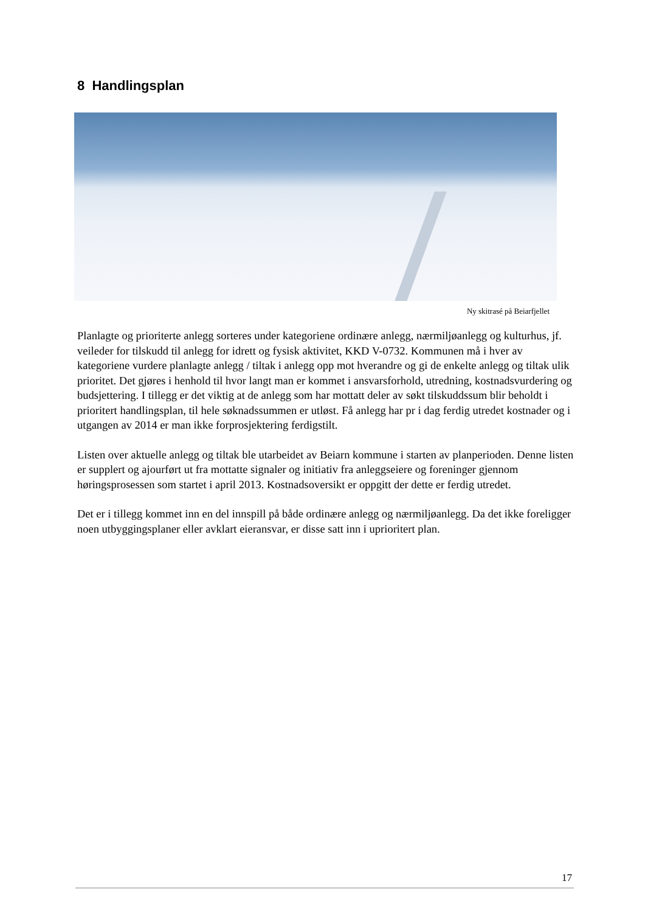8 Handlingsplan
Ny skitrasé på Beiarfjellet
Planlagte og prioriterte anlegg sorteres under kategoriene ordinære anlegg, nærmiljøanlegg og kulturhus, jf. veileder for tilskudd til anlegg for idrett og fysisk aktivitet, KKD V-0732. Kommunen må i hver av kategoriene vurdere planlagte anlegg / tiltak i anlegg opp mot hverandre og gi de enkelte anlegg og tiltak ulik prioritet. Det gjøres i henhold til hvor langt man er kommet i ansvarsforhold, utredning, kostnadsvurdering og budsjettering. I tillegg er det viktig at de anlegg som har mottatt deler av søkt tilskuddssum blir beholdt i prioritert handlingsplan, til hele søknadssummen er utløst. Få anlegg har pr i dag ferdig utredet kostnader og i utgangen av 2014 er man ikke forprosjektering ferdigstilt.
Listen over aktuelle anlegg og tiltak ble utarbeidet av Beiarn kommune i starten av planperioden. Denne listen er supplert og ajourført ut fra mottatte signaler og initiativ fra anleggseiere og foreninger gjennom høringsprosessen som startet i april 2013. Kostnadsoversikt er oppgitt der dette er ferdig utredet.
Det er i tillegg kommet inn en del innspill på både ordinære anlegg og nærmiljøanlegg. Da det ikke foreligger noen utbyggingsplaner eller avklart eieransvar, er disse satt inn i uprioritert plan.
17